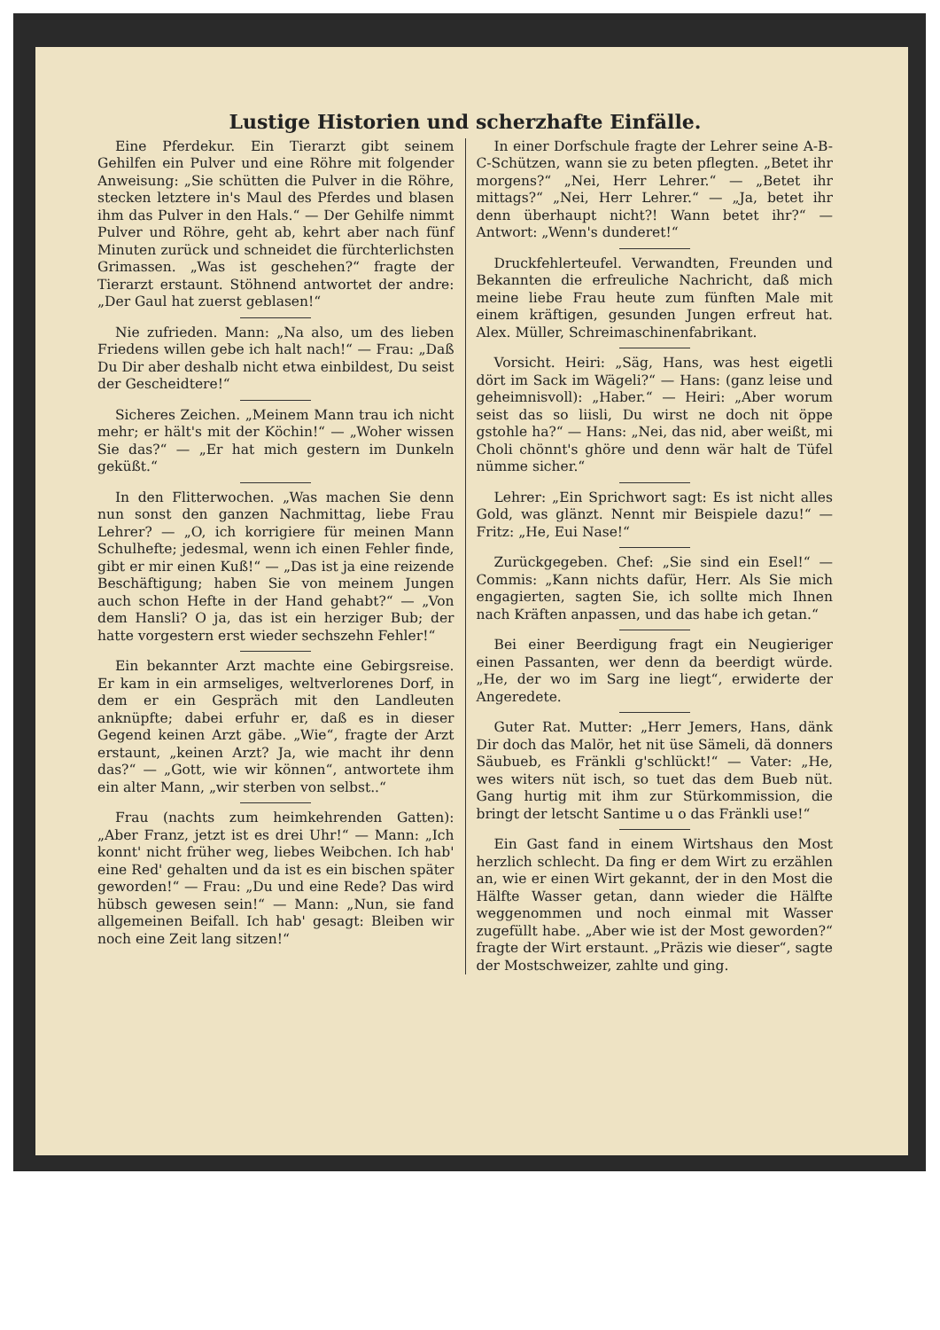Lustige Historien und scherzhafte Einfälle.
Eine Pferdekur. Ein Tierarzt gibt seinem Gehilfen ein Pulver und eine Röhre mit folgender Anweisung: „Sie schütten die Pulver in die Röhre, stecken letztere in's Maul des Pferdes und blasen ihm das Pulver in den Hals.“ — Der Gehilfe nimmt Pulver und Röhre, geht ab, kehrt aber nach fünf Minuten zurück und schneidet die fürchterlichsten Grimassen. „Was ist geschehen?“ fragte der Tierarzt erstaunt. Stöhnend antwortet der andre: „Der Gaul hat zuerst geblasen!“
Nie zufrieden. Mann: „Na also, um des lieben Friedens willen gebe ich halt nach!“ — Frau: „Daß Du Dir aber deshalb nicht etwa einbildest, Du seist der Gescheidtere!“
Sicheres Zeichen. „Meinem Mann trau ich nicht mehr; er hält's mit der Köchin!“ — „Woher wissen Sie das?“ — „Er hat mich gestern im Dunkeln geküßt.“
In den Flitterwochen. „Was machen Sie denn nun sonst den ganzen Nachmittag, liebe Frau Lehrer? — „O, ich korrigiere für meinen Mann Schulhefte; jedesmal, wenn ich einen Fehler finde, gibt er mir einen Kuß!“ — „Das ist ja eine reizende Beschäftigung; haben Sie von meinem Jungen auch schon Hefte in der Hand gehabt?“ — „Von dem Hansli? O ja, das ist ein herziger Bub; der hatte vorgestern erst wieder sechszehn Fehler!“
Ein bekannter Arzt machte eine Gebirgsreise. Er kam in ein armseliges, weltverlorenes Dorf, in dem er ein Gespräch mit den Landleuten anknüpfte; dabei erfuhr er, daß es in dieser Gegend keinen Arzt gäbe. „Wie“, fragte der Arzt erstaunt, „keinen Arzt? Ja, wie macht ihr denn das?“ — „Gott, wie wir können“, antwortete ihm ein alter Mann, „wir sterben von selbst..“
Frau (nachts zum heimkehrenden Gatten): „Aber Franz, jetzt ist es drei Uhr!“ — Mann: „Ich konnt' nicht früher weg, liebes Weibchen. Ich hab' eine Red' gehalten und da ist es ein bischen später geworden!“ — Frau: „Du und eine Rede? Das wird hübsch gewesen sein!“ — Mann: „Nun, sie fand allgemeinen Beifall. Ich hab' gesagt: Bleiben wir noch eine Zeit lang sitzen!“
In einer Dorfschule fragte der Lehrer seine A-B-C-Schützen, wann sie zu beten pflegten. „Betet ihr morgens?“ „Nei, Herr Lehrer.“ — „Betet ihr mittags?“ „Nei, Herr Lehrer.“ — „Ja, betet ihr denn überhaupt nicht?! Wann betet ihr?“ — Antwort: „Wenn's dunderet!“
Druckfehlerteufel. Verwandten, Freunden und Bekannten die erfreuliche Nachricht, daß mich meine liebe Frau heute zum fünften Male mit einem kräftigen, gesunden Jungen erfreut hat. Alex. Müller, Schreimaschinenfabrikant.
Vorsicht. Heiri: „Säg, Hans, was hest eigetli dört im Sack im Wägeli?“ — Hans: (ganz leise und geheimnisvoll): „Haber.“ — Heiri: „Aber worum seist das so liisli, Du wirst ne doch nit öppe gstohle ha?“ — Hans: „Nei, das nid, aber weißt, mi Choli chönnt's ghöre und denn wär halt de Tüfel nümme sicher.“
Lehrer: „Ein Sprichwort sagt: Es ist nicht alles Gold, was glänzt. Nennt mir Beispiele dazu!“ — Fritz: „He, Eui Nase!“
Zurückgegeben. Chef: „Sie sind ein Esel!“ — Commis: „Kann nichts dafür, Herr. Als Sie mich engagierten, sagten Sie, ich sollte mich Ihnen nach Kräften anpassen, und das habe ich getan.“
Bei einer Beerdigung fragt ein Neugieriger einen Passanten, wer denn da beerdigt würde. „He, der wo im Sarg ine liegt“, erwiderte der Angeredete.
Guter Rat. Mutter: „Herr Jemers, Hans, dänk Dir doch das Malör, het nit üse Sämeli, dä donners Säubueb, es Fränkli g'schlückt!“ — Vater: „He, wes witers nüt isch, so tuet das dem Bueb nüt. Gang hurtig mit ihm zur Stürkommission, die bringt der letscht Santime u o das Fränkli use!“
Ein Gast fand in einem Wirtshaus den Most herzlich schlecht. Da fing er dem Wirt zu erzählen an, wie er einen Wirt gekannt, der in den Most die Hälfte Wasser getan, dann wieder die Hälfte weggenommen und noch einmal mit Wasser zugefüllt habe. „Aber wie ist der Most geworden?“ fragte der Wirt erstaunt. „Präzis wie dieser“, sagte der Mostschweizer, zahlte und ging.